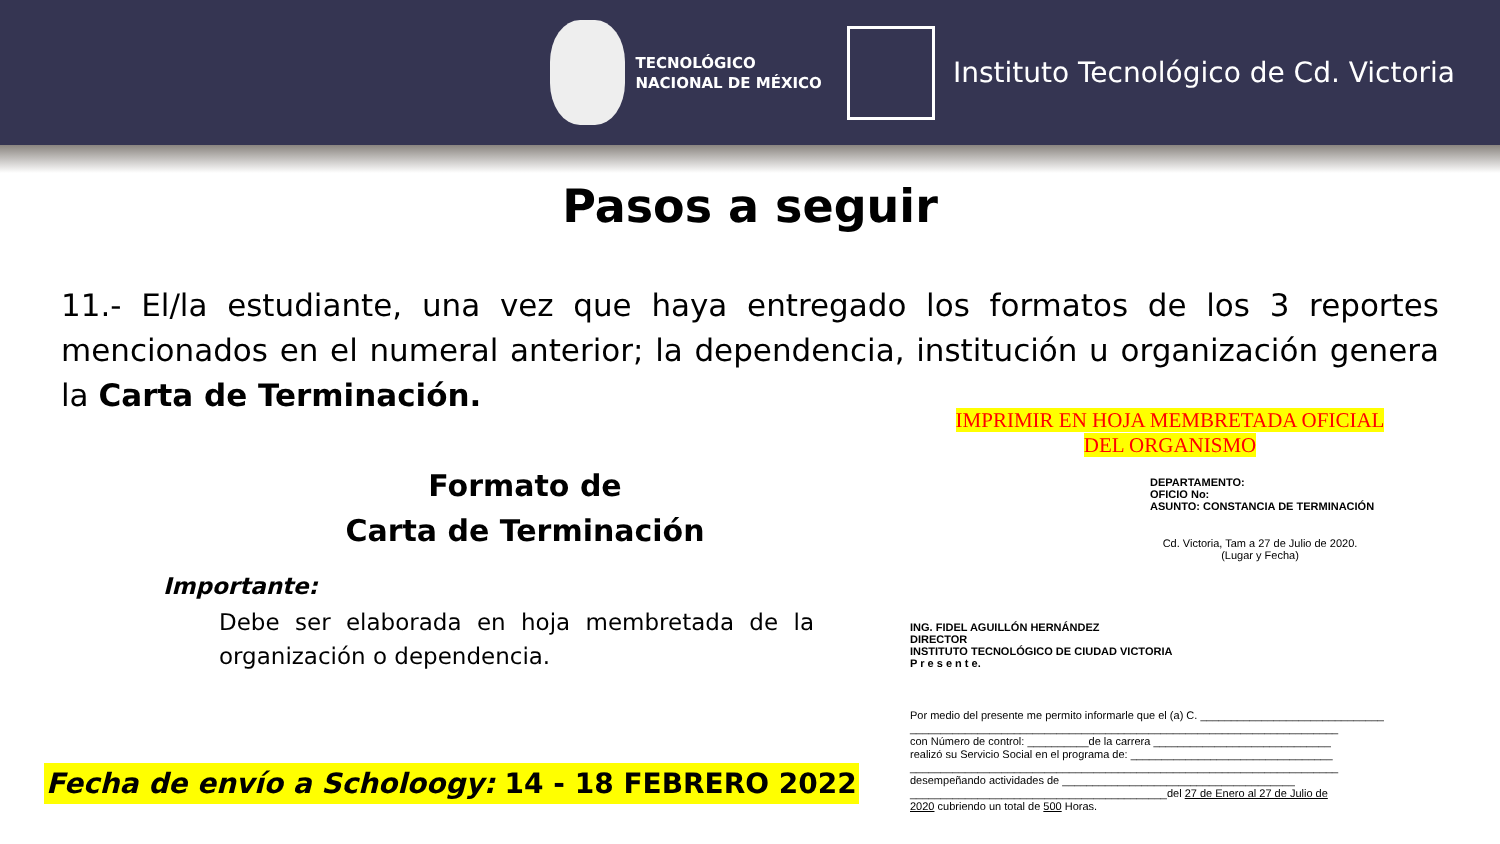TECNOLÓGICO
NACIONAL DE MÉXICO
Instituto Tecnológico de Cd. Victoria
Pasos a seguir
11.- El/la estudiante, una vez que haya entregado los formatos de los 3 reportes mencionados en el numeral anterior; la dependencia, institución u organización genera la Carta de Terminación.
Formato de
Carta de Terminación
Importante:
Debe ser elaborada en hoja membretada de la organización o dependencia.
Fecha de envío a Scholoogy: 14 - 18 FEBRERO 2022
IMPRIMIR EN HOJA MEMBRETADA OFICIAL
DEL ORGANISMO
DEPARTAMENTO:
OFICIO No:
ASUNTO: CONSTANCIA DE TERMINACIÓN
Cd. Victoria, Tam a 27 de Julio de 2020.
(Lugar y Fecha)
ING. FIDEL AGUILLÓN HERNÁNDEZ
DIRECTOR
INSTITUTO TECNOLÓGICO DE CIUDAD VICTORIA
P r e s e n t e.
Por medio del presente me permito informarle que el (a) C. ______________________________
______________________________________________________________________
con Número de control: __________de la carrera _____________________________
realizó su Servicio Social en el programa de: _________________________________
______________________________________________________________________
desempeñando actividades de ______________________________________
__________________________________________del 27 de Enero al 27 de Julio de
2020 cubriendo un total de 500 Horas.